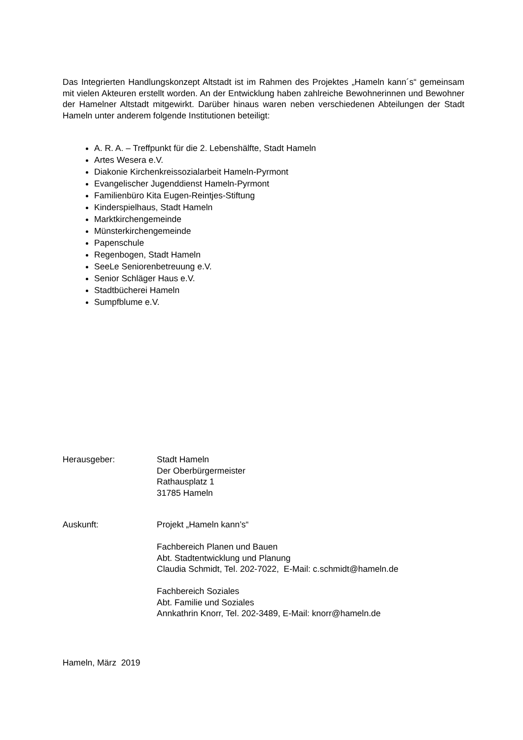Das Integrierten Handlungskonzept Altstadt ist im Rahmen des Projektes „Hameln kann´s“ gemeinsam mit vielen Akteuren erstellt worden. An der Entwicklung haben zahlreiche Bewohnerinnen und Bewohner der Hamelner Altstadt mitgewirkt. Darüber hinaus waren neben verschiedenen Abteilungen der Stadt Hameln unter anderem folgende Institutionen beteiligt:
A. R. A. – Treffpunkt für die 2. Lebenshälfte, Stadt Hameln
Artes Wesera e.V.
Diakonie Kirchenkreissozialarbeit Hameln-Pyrmont
Evangelischer Jugenddienst Hameln-Pyrmont
Familienbüro Kita Eugen-Reintjes-Stiftung
Kinderspielhaus, Stadt Hameln
Marktkirchengemeinde
Münsterkirchengemeinde
Papenschule
Regenbogen, Stadt Hameln
SeeLe Seniorenbetreuung e.V.
Senior Schläger Haus e.V.
Stadtbücherei Hameln
Sumpfblume e.V.
Herausgeber: Stadt Hameln
Der Oberbürgermeister
Rathausplatz 1
31785 Hameln
Auskunft: Projekt „Hameln kann’s“
Fachbereich Planen und Bauen
Abt. Stadtentwicklung und Planung
Claudia Schmidt, Tel. 202-7022, E-Mail: c.schmidt@hameln.de
Fachbereich Soziales
Abt. Familie und Soziales
Annkathrin Knorr, Tel. 202-3489, E-Mail: knorr@hameln.de
Hameln, März 2019